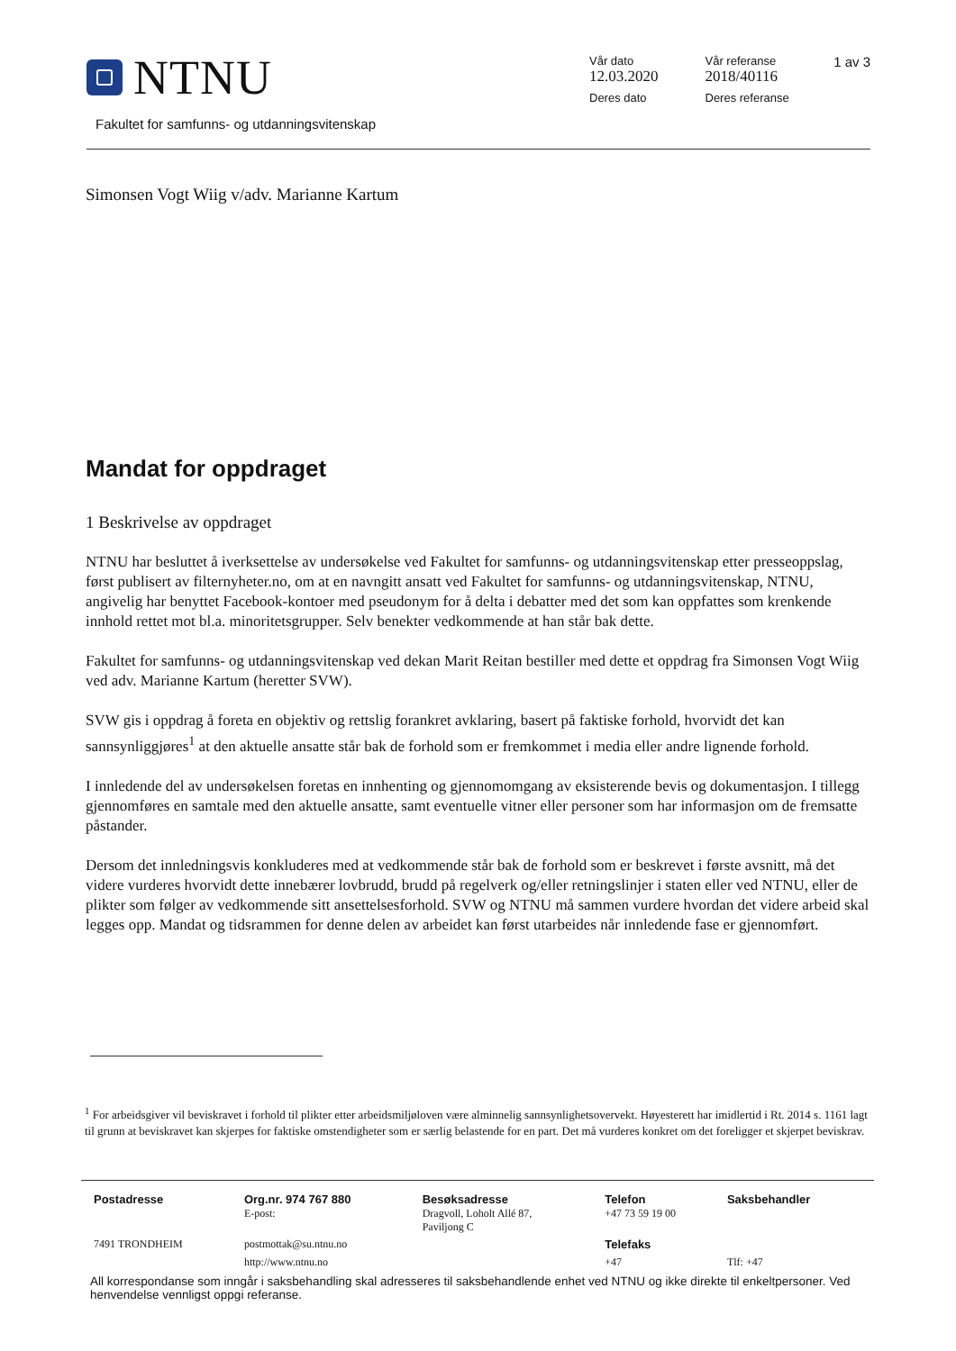NTNU
Fakultet for samfunns- og utdanningsvitenskap
1 av 3
| Vår dato 12.03.2020 | Vår referanse 2018/40116 |
| Deres dato | Deres referanse |
Simonsen Vogt Wiig v/adv. Marianne Kartum
Mandat for oppdraget
1 Beskrivelse av oppdraget
NTNU har besluttet å iverksettelse av undersøkelse ved Fakultet for samfunns- og utdanningsvitenskap etter presseoppslag, først publisert av filternyheter.no, om at en navngitt ansatt ved Fakultet for samfunns- og utdanningsvitenskap, NTNU, angivelig har benyttet Facebook-kontoer med pseudonym for å delta i debatter med det som kan oppfattes som krenkende innhold rettet mot bl.a. minoritetsgrupper. Selv benekter vedkommende at han står bak dette.
Fakultet for samfunns- og utdanningsvitenskap ved dekan Marit Reitan bestiller med dette et oppdrag fra Simonsen Vogt Wiig ved adv. Marianne Kartum (heretter SVW).
SVW gis i oppdrag å foreta en objektiv og rettslig forankret avklaring, basert på faktiske forhold, hvorvidt det kan sannsynliggjøres<sup>1</sup> at den aktuelle ansatte står bak de forhold som er fremkommet i media eller andre lignende forhold.
I innledende del av undersøkelsen foretas en innhenting og gjennomomgang av eksisterende bevis og dokumentasjon. I tillegg gjennomføres en samtale med den aktuelle ansatte, samt eventuelle vitner eller personer som har informasjon om de fremsatte påstander.
Dersom det innledningsvis konkluderes med at vedkommende står bak de forhold som er beskrevet i første avsnitt, må det videre vurderes hvorvidt dette innebærer lovbrudd, brudd på regelverk og/eller retningslinjer i staten eller ved NTNU, eller de plikter som følger av vedkommende sitt ansettelsesforhold. SVW og NTNU må sammen vurdere hvordan det videre arbeid skal legges opp. Mandat og tidsrammen for denne delen av arbeidet kan først utarbeides når innledende fase er gjennomført.
<sup>1</sup> For arbeidsgiver vil beviskravet i forhold til plikter etter arbeidsmiljøloven være alminnelig sannsynlighetsovervekt. Høyesterett har imidlertid i Rt. 2014 s. 1161 lagt til grunn at beviskravet kan skjerpes for faktiske omstendigheter som er særlig belastende for en part. Det må vurderes konkret om det foreligger et skjerpet beviskrav.
| Postadresse | Org.nr. 974 767 880 E-post: | Besøksadresse Dragvoll, Loholt Allé 87, Paviljong C | Telefon +47 73 59 19 00 | Saksbehandler |
| 7491 TRONDHEIM | postmottak@su.ntnu.no | | Telefaks | |
| | http://www.ntnu.no | | +47 | Tlf: +47 |
All korrespondanse som inngår i saksbehandling skal adresseres til saksbehandlende enhet ved NTNU og ikke direkte til enkeltpersoner. Ved henvendelse vennligst oppgi referanse.